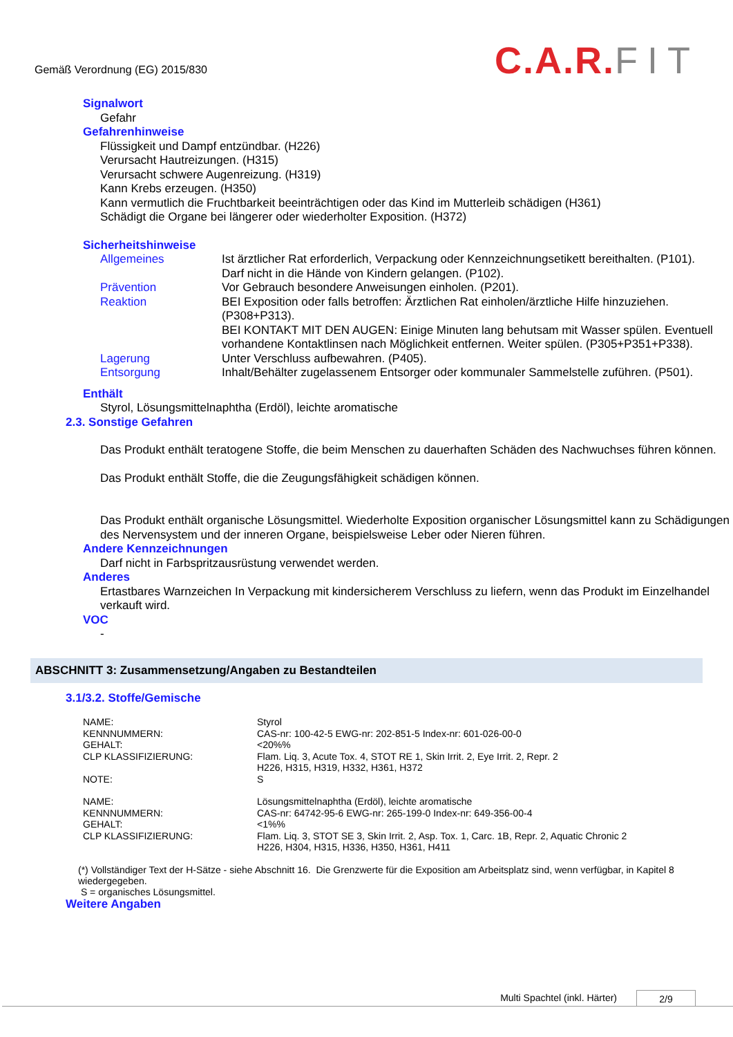Gemäß Verordnung (EG) 2015/830
C.A.R. FIT
Signalwort
Gefahr
Gefahrenhinweise
Flüssigkeit und Dampf entzündbar. (H226)
Verursacht Hautreizungen. (H315)
Verursacht schwere Augenreizung. (H319)
Kann Krebs erzeugen. (H350)
Kann vermutlich die Fruchtbarkeit beeinträchtigen oder das Kind im Mutterleib schädigen (H361)
Schädigt die Organe bei längerer oder wiederholter Exposition. (H372)
Sicherheitshinweise
| Allgemeines | Ist ärztlicher Rat erforderlich, Verpackung oder Kennzeichnungsetikett bereithalten. (P101). Darf nicht in die Hände von Kindern gelangen. (P102). |
| Prävention | Vor Gebrauch besondere Anweisungen einholen. (P201). |
| Reaktion | BEI Exposition oder falls betroffen: Ärztlichen Rat einholen/ärztliche Hilfe hinzuziehen. (P308+P313). BEI KONTAKT MIT DEN AUGEN: Einige Minuten lang behutsam mit Wasser spülen. Eventuell vorhandene Kontaktlinsen nach Möglichkeit entfernen. Weiter spülen. (P305+P351+P338). |
| Lagerung | Unter Verschluss aufbewahren. (P405). |
| Entsorgung | Inhalt/Behälter zugelassenem Entsorger oder kommunaler Sammelstelle zuführen. (P501). |
Enthält
Styrol, Lösungsmittelnaphtha (Erdöl), leichte aromatische
2.3. Sonstige Gefahren
Das Produkt enthält teratogene Stoffe, die beim Menschen zu dauerhaften Schäden des Nachwuchses führen können.
Das Produkt enthält Stoffe, die die Zeugungsfähigkeit schädigen können.
Das Produkt enthält organische Lösungsmittel. Wiederholte Exposition organischer Lösungsmittel kann zu Schädigungen des Nervensystem und der inneren Organe, beispielsweise Leber oder Nieren führen.
Andere Kennzeichnungen
Darf nicht in Farbspritzausrüstung verwendet werden.
Anderes
Ertastbares Warnzeichen In Verpackung mit kindersicherem Verschluss zu liefern, wenn das Produkt im Einzelhandel verkauft wird.
VOC
-
ABSCHNITT 3: Zusammensetzung/Angaben zu Bestandteilen
3.1/3.2. Stoffe/Gemische
| NAME: | Styrol |
| KENNNUMMERN: | CAS-nr: 100-42-5 EWG-nr: 202-851-5 Index-nr: 601-026-00-0 |
| GEHALT: | <20%% |
| CLP KLASSIFIZIERUNG: | Flam. Liq. 3, Acute Tox. 4, STOT RE 1, Skin Irrit. 2, Eye Irrit. 2, Repr. 2 H226, H315, H319, H332, H361, H372 |
| NOTE: | S |
| NAME: | Lösungsmittelnaphtha (Erdöl), leichte aromatische |
| KENNNUMMERN: | CAS-nr: 64742-95-6 EWG-nr: 265-199-0 Index-nr: 649-356-00-4 |
| GEHALT: | <1%% |
| CLP KLASSIFIZIERUNG: | Flam. Liq. 3, STOT SE 3, Skin Irrit. 2, Asp. Tox. 1, Carc. 1B, Repr. 2, Aquatic Chronic 2 H226, H304, H315, H336, H350, H361, H411 |
(*) Vollständiger Text der H-Sätze - siehe Abschnitt 16. Die Grenzwerte für die Exposition am Arbeitsplatz sind, wenn verfügbar, in Kapitel 8 wiedergegeben.
S = organisches Lösungsmittel.
Weitere Angaben
Multi Spachtel (inkl. Härter) 2/9